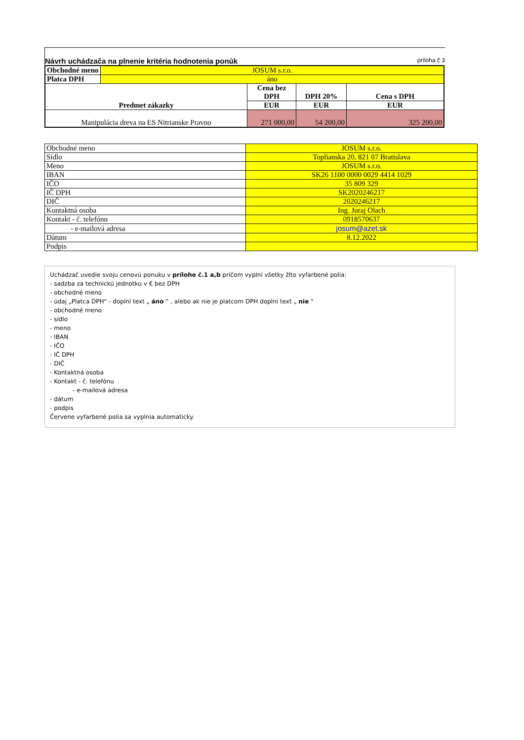Návrh uchádzača na plnenie kritéria hodnotenia ponúk príloha č 3
| Obchodné meno | JOSUM s.r.o. | | | |
| Platca DPH | áno | | | |
| Predmet zákazky | | Cena bez DPH | DPH 20% | Cena s DPH |
| | | EUR | EUR | EUR |
| Manipulácia dreva na ES Nitrianske Pravno | | 271 000,00 | 54 200,00 | 325 200,00 |
| Obchodné meno | JOSUM s.r.o. |
| Sídlo | Toplianska 20, 821 07 Bratislava |
| Meno | JOSUM s.r.o. |
| IBAN | SK26 1100 0000 0029 4414 1029 |
| IČO | 35 809 329 |
| IČ DPH | SK2020246217 |
| DIČ | 2020246217 |
| Kontaktná osoba | Ing. Juraj Olach |
| Kontakt - č. telefónu | 0918570637 |
| - e-mailová adresa | josum@azet.sk |
| Dátum | 8.12.2022 |
| Podpis | |
Uchádzač uvedie svoju cenovú ponuku v prílohe č.1 a,b pričom vyplní všetky žlto vyfarbené polia:
- sadzba za technickú jednotku v € bez DPH
- obchodné meno
- údaj „Platca DPH“ - doplní text „ áno “ , alebo ak nie je platcom DPH doplní text „ nie “
- obchodné meno
- sídlo
- meno
- IBAN
- IČO
- IČ DPH
- DIČ
- Kontaktná osoba
- Kontakt - č. telefónu
- e-mailová adresa
- dátum
- podpis
Červene vyfarbené polia sa vyplnia automaticky.